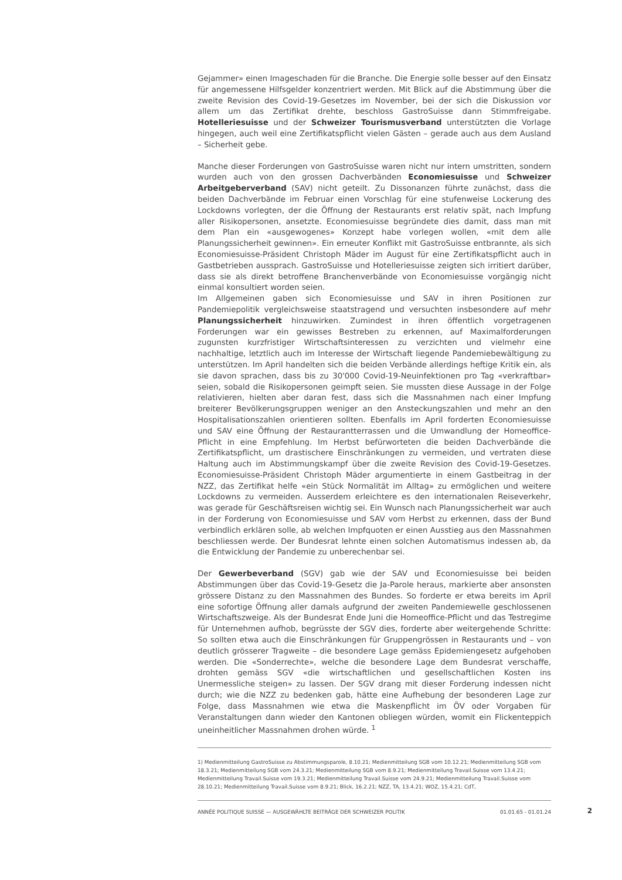Gejammer» einen Imageschaden für die Branche. Die Energie solle besser auf den Einsatz für angemessene Hilfsgelder konzentriert werden. Mit Blick auf die Abstimmung über die zweite Revision des Covid-19-Gesetzes im November, bei der sich die Diskussion vor allem um das Zertifikat drehte, beschloss GastroSuisse dann Stimmfreigabe. Hotelleriesuisse und der Schweizer Tourismusverband unterstützten die Vorlage hingegen, auch weil eine Zertifikatspflicht vielen Gästen – gerade auch aus dem Ausland – Sicherheit gebe.
Manche dieser Forderungen von GastroSuisse waren nicht nur intern umstritten, sondern wurden auch von den grossen Dachverbänden Economiesuisse und Schweizer Arbeitgeberverband (SAV) nicht geteilt. Zu Dissonanzen führte zunächst, dass die beiden Dachverbände im Februar einen Vorschlag für eine stufenweise Lockerung des Lockdowns vorlegten, der die Öffnung der Restaurants erst relativ spät, nach Impfung aller Risikopersonen, ansetzte. Economiesuisse begründete dies damit, dass man mit dem Plan ein «ausgewogenes» Konzept habe vorlegen wollen, «mit dem alle Planungssicherheit gewinnen». Ein erneuter Konflikt mit GastroSuisse entbrannte, als sich Economiesuisse-Präsident Christoph Mäder im August für eine Zertifikatspflicht auch in Gastbetrieben aussprach. GastroSuisse und Hotelleriesuisse zeigten sich irritiert darüber, dass sie als direkt betroffene Branchenverbände von Economiesuisse vorgängig nicht einmal konsultiert worden seien.
Im Allgemeinen gaben sich Economiesuisse und SAV in ihren Positionen zur Pandemiepolitik vergleichsweise staatstragend und versuchten insbesondere auf mehr Planungssicherheit hinzuwirken. Zumindest in ihren öffentlich vorgetragenen Forderungen war ein gewisses Bestreben zu erkennen, auf Maximalforderungen zugunsten kurzfristiger Wirtschaftsinteressen zu verzichten und vielmehr eine nachhaltige, letztlich auch im Interesse der Wirtschaft liegende Pandemiebewältigung zu unterstützen. Im April handelten sich die beiden Verbände allerdings heftige Kritik ein, als sie davon sprachen, dass bis zu 30'000 Covid-19-Neuinfektionen pro Tag «verkraftbar» seien, sobald die Risikopersonen geimpft seien. Sie mussten diese Aussage in der Folge relativieren, hielten aber daran fest, dass sich die Massnahmen nach einer Impfung breiterer Bevölkerungsgruppen weniger an den Ansteckungszahlen und mehr an den Hospitalisationszahlen orientieren sollten. Ebenfalls im April forderten Economiesuisse und SAV eine Öffnung der Restaurantterrassen und die Umwandlung der Homeoffice-Pflicht in eine Empfehlung. Im Herbst befürworteten die beiden Dachverbände die Zertifikatspflicht, um drastischere Einschränkungen zu vermeiden, und vertraten diese Haltung auch im Abstimmungskampf über die zweite Revision des Covid-19-Gesetzes. Economiesuisse-Präsident Christoph Mäder argumentierte in einem Gastbeitrag in der NZZ, das Zertifikat helfe «ein Stück Normalität im Alltag» zu ermöglichen und weitere Lockdowns zu vermeiden. Ausserdem erleichtere es den internationalen Reiseverkehr, was gerade für Geschäftsreisen wichtig sei. Ein Wunsch nach Planungssicherheit war auch in der Forderung von Economiesuisse und SAV vom Herbst zu erkennen, dass der Bund verbindlich erklären solle, ab welchen Impfquoten er einen Ausstieg aus den Massnahmen beschliessen werde. Der Bundesrat lehnte einen solchen Automatismus indessen ab, da die Entwicklung der Pandemie zu unberechenbar sei.
Der Gewerbeverband (SGV) gab wie der SAV und Economiesuisse bei beiden Abstimmungen über das Covid-19-Gesetz die Ja-Parole heraus, markierte aber ansonsten grössere Distanz zu den Massnahmen des Bundes. So forderte er etwa bereits im April eine sofortige Öffnung aller damals aufgrund der zweiten Pandemiewelle geschlossenen Wirtschaftszweige. Als der Bundesrat Ende Juni die Homeoffice-Pflicht und das Testregime für Unternehmen aufhob, begrüsste der SGV dies, forderte aber weitergehende Schritte: So sollten etwa auch die Einschränkungen für Gruppengrössen in Restaurants und – von deutlich grösserer Tragweite – die besondere Lage gemäss Epidemiengesetz aufgehoben werden. Die «Sonderrechte», welche die besondere Lage dem Bundesrat verschaffe, drohten gemäss SGV «die wirtschaftlichen und gesellschaftlichen Kosten ins Unermessliche steigen» zu lassen. Der SGV drang mit dieser Forderung indessen nicht durch; wie die NZZ zu bedenken gab, hätte eine Aufhebung der besonderen Lage zur Folge, dass Massnahmen wie etwa die Maskenpflicht im ÖV oder Vorgaben für Veranstaltungen dann wieder den Kantonen obliegen würden, womit ein Flickenteppich uneinheitlicher Massnahmen drohen würde. <sup>1</sup>
1) Medienmitteilung GastroSuisse zu Abstimmungsparole, 8.10.21; Medienmitteilung SGB vom 10.12.21; Medienmitteilung SGB vom 18.3.21; Medienmitteilung SGB vom 24.3.21; Medienmitteilung SGB vom 8.9.21; Medienmitteilung Travail.Suisse vom 13.4.21; Medienmitteilung Travail.Suisse vom 19.3.21; Medienmitteilung Travail.Suisse vom 24.9.21; Medienmitteilung Travail.Suisse vom 28.10.21; Medienmitteilung Travail.Suisse vom 8.9.21; Blick, 16.2.21; NZZ, TA, 13.4.21; WOZ, 15.4.21; CdT,
ANNÉE POLITIQUE SUISSE — AUSGEWÄHLTE BEITRÄGE DER SCHWEIZER POLITIK 01.01.65 - 01.01.24
2